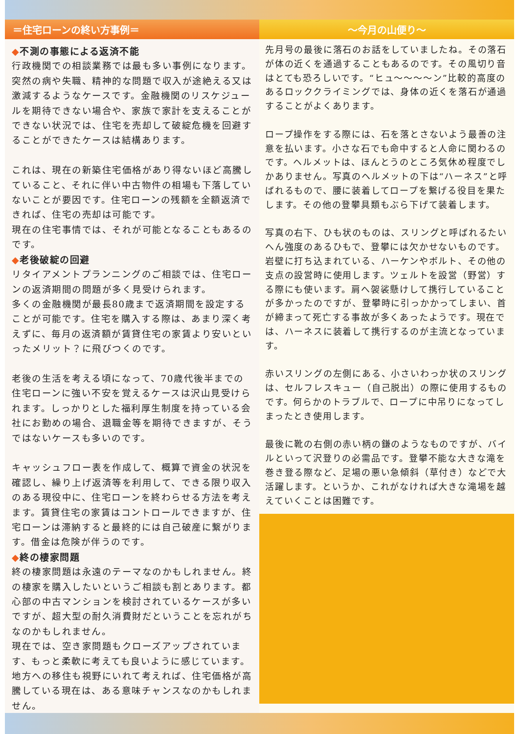＝住宅ローンの終い方事例＝
◆不測の事態による返済不能
行政機関での相談業務では最も多い事例になります。突然の病や失職、精神的な問題で収入が途絶える又は激減するようなケースです。金融機関のリスケジュールを期待できない場合や、家族で家計を支えることができない状況では、住宅を売却して破綻危機を回避することができたケースは結構あります。
これは、現在の新築住宅価格があり得ないほど高騰していること、それに伴い中古物件の相場も下落していないことが要因です。住宅ローンの残額を全額返済できれば、住宅の売却は可能です。
現在の住宅事情では、それが可能となることもあるのです。
◆老後破綻の回避
リタイアメントプランニングのご相談では、住宅ローンの返済期間の問題が多く見受けられます。
多くの金融機関が最長80歳まで返済期間を設定することが可能です。住宅を購入する際は、あまり深く考えずに、毎月の返済額が賃貸住宅の家賃より安いといったメリット？に飛びつくのです。
老後の生活を考える頃になって、70歳代後半までの住宅ローンに強い不安を覚えるケースは沢山見受けられます。しっかりとした福利厚生制度を持っている会社にお勤めの場合、退職金等を期待できますが、そうではないケースも多いのです。
キャッシュフロー表を作成して、概算で資金の状況を確認し、繰り上げ返済等を利用して、できる限り収入のある現役中に、住宅ローンを終わらせる方法を考えます。賃貸住宅の家賃はコントロールできますが、住宅ローンは滞納すると最終的には自己破産に繋がります。借金は危険が伴うのです。
◆終の棲家問題
終の棲家問題は永遠のテーマなのかもしれません。終の棲家を購入したいというご相談も割とあります。都心部の中古マンションを検討されているケースが多いですが、超大型の耐久消費財だということを忘れがちなのかもしれません。
現在では、空き家問題もクローズアップされています、もっと柔軟に考えても良いように感じています。地方への移住も視野にいれて考えれば、住宅価格が高騰している現在は、ある意味チャンスなのかもしれません。
～今月の山便り～
先月号の最後に落石のお話をしていましたね。その落石が体の近くを通過することもあるのです。その風切り音はとても恐ろしいです。“ヒュ～～～～ン”比較的高度のあるロッククライミングでは、身体の近くを落石が通過することがよくあります。
ロープ操作をする際には、石を落とさないよう最善の注意を払います。小さな石でも命中すると人命に関わるのです。ヘルメットは、ほんとうのところ気休め程度でしかありません。写真のヘルメットの下は“ハーネス”と呼ばれるもので、腰に装着してロープを繋げる役目を果たします。その他の登攀具類もぶら下げて装着します。
写真の右下、ひも状のものは、スリングと呼ばれるたいへん強度のあるひもで、登攀には欠かせないものです。岩壁に打ち込まれている、ハーケンやボルト、その他の支点の設営時に使用します。ツェルトを設営（野営）する際にも使います。肩へ袈裟懸けして携行していることが多かったのですが、登攀時に引っかかってしまい、首が締まって死亡する事故が多くあったようです。現在では、ハーネスに装着して携行するのが主流となっています。
赤いスリングの左側にある、小さいわっか状のスリングは、セルフレスキュー（自己脱出）の際に使用するものです。何らかのトラブルで、ロープに中吊りになってしまったとき使用します。
最後に靴の右側の赤い柄の鎌のようなものですが、バイルといって沢登りの必需品です。登攀不能な大きな滝を巻き登る際など、足場の悪い急傾斜（草付き）などで大活躍します。というか、これがなければ大きな滝場を越えていくことは困難です。